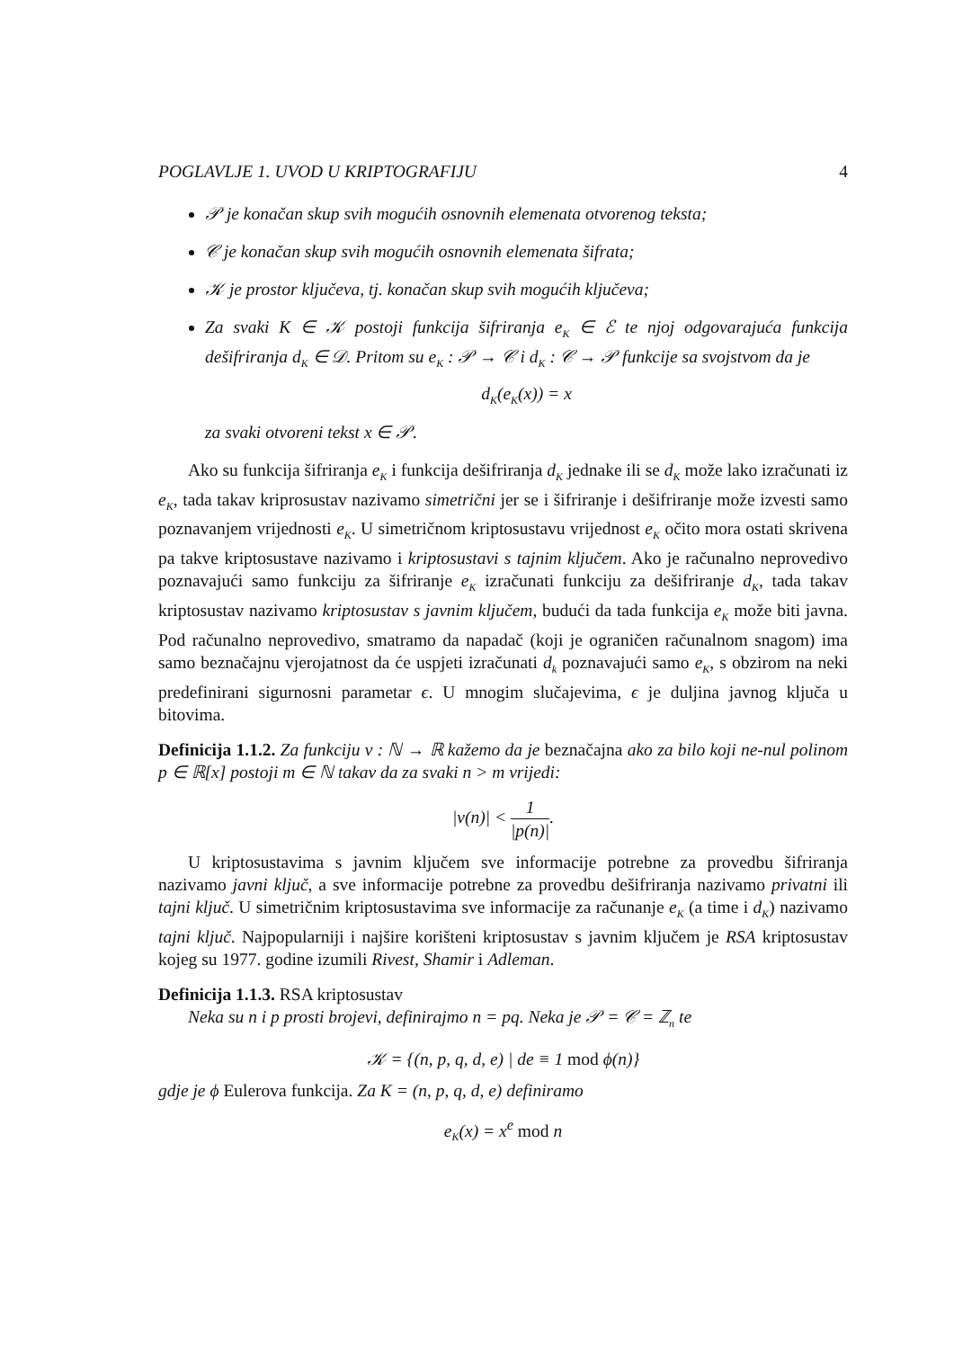POGLAVLJE 1. UVOD U KRIPTOGRAFIJU 4
𝒫 je konačan skup svih mogućih osnovnih elemenata otvorenog teksta;
𝒞 je konačan skup svih mogućih osnovnih elemenata šifrata;
𝒦 je prostor ključeva, tj. konačan skup svih mogućih ključeva;
Za svaki K ∈ 𝒦 postoji funkcija šifriranja e<sub>K</sub> ∈ ℰ te njoj odgovarajuća funkcija dešifriranja d<sub>K</sub> ∈ 𝒟. Pritom su e<sub>K</sub> : 𝒫 → 𝒞 i d<sub>K</sub> : 𝒞 → 𝒫 funkcije sa svojstvom da je
d<sub>K</sub>(e<sub>K</sub>(x)) = x
za svaki otvoreni tekst x ∈ 𝒫.
Ako su funkcija šifriranja e<sub>K</sub> i funkcija dešifriranja d<sub>K</sub> jednake ili se d<sub>K</sub> može lako izračunati iz e<sub>K</sub>, tada takav kriprosustav nazivamo simetrični jer se i šifriranje i dešifriranje može izvesti samo poznavanjem vrijednosti e<sub>K</sub>. U simetričnom kriptosustavu vrijednost e<sub>K</sub> očito mora ostati skrivena pa takve kriptosustave nazivamo i kriptosustavi s tajnim ključem. Ako je računalno neprovedivo poznavajući samo funkciju za šifriranje e<sub>K</sub> izračunati funkciju za dešifriranje d<sub>K</sub>, tada takav kriptosustav nazivamo kriptosustav s javnim ključem, budući da tada funkcija e<sub>K</sub> može biti javna. Pod računalno neprovedivo, smatramo da napadač (koji je ograničen računalnom snagom) ima samo beznačajnu vjerojatnost da će uspjeti izračunati d<sub>k</sub> poznavajući samo e<sub>K</sub>, s obzirom na neki predefinirani sigurnosni parametar ϵ. U mnogim slučajevima, ϵ je duljina javnog ključa u bitovima.
Definicija 1.1.2. Za funkciju ν : ℕ → ℝ kažemo da je beznačajna ako za bilo koji ne-nul polinom p ∈ ℝ[x] postoji m ∈ ℕ takav da za svaki n > m vrijedi:
|ν(n)| < 1 |p(n)|.
U kriptosustavima s javnim ključem sve informacije potrebne za provedbu šifriranja nazivamo javni ključ, a sve informacije potrebne za provedbu dešifriranja nazivamo privatni ili tajni ključ. U simetričnim kriptosustavima sve informacije za računanje e<sub>K</sub> (a time i d<sub>K</sub>) nazivamo tajni ključ. Najpopularniji i najšire korišteni kriptosustav s javnim ključem je RSA kriptosustav kojeg su 1977. godine izumili Rivest, Shamir i Adleman.
Definicija 1.1.3. RSA kriptosustav
Neka su n i p prosti brojevi, definirajmo n = pq. Neka je 𝒫 = 𝒞 = ℤ<sub>n</sub> te
𝒦 = {(n, p, q, d, e) | de ≡ 1 mod ϕ(n)}
gdje je ϕ Eulerova funkcija. Za K = (n, p, q, d, e) definiramo
e<sub>K</sub>(x) = x<sup>e</sup> mod n